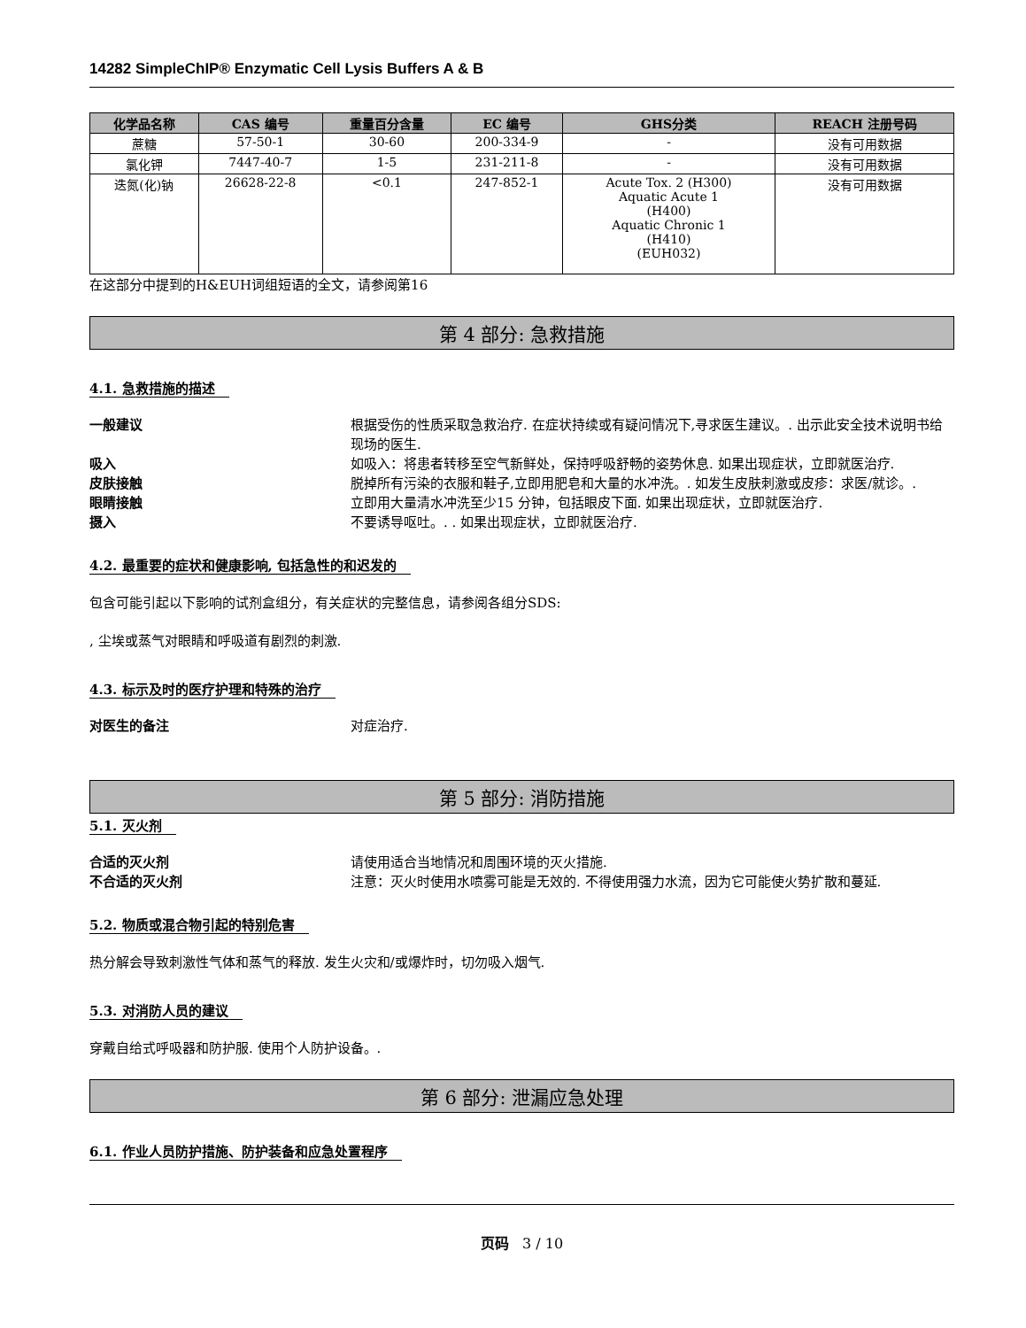14282 SimpleChIP® Enzymatic Cell Lysis Buffers A & B
| 化学品名称 | CAS 编号 | 重量百分含量 | EC 编号 | GHS分类 | REACH 注册号码 |
| --- | --- | --- | --- | --- | --- |
| 蔗糖 | 57-50-1 | 30-60 | 200-334-9 | - | 没有可用数据 |
| 氯化钾 | 7447-40-7 | 1-5 | 231-211-8 | - | 没有可用数据 |
| 迭氮(化)钠 | 26628-22-8 | <0.1 | 247-852-1 | Acute Tox. 2 (H300) Aquatic Acute 1 (H400) Aquatic Chronic 1 (H410) (EUH032) | 没有可用数据 |
在这部分中提到的H&EUH词组短语的全文，请参阅第16
第 4 部分: 急救措施
4.1. 急救措施的描述
一般建议 根据受伤的性质采取急救治疗. 在症状持续或有疑问情况下,寻求医生建议。. 出示此安全技术说明书给现场的医生.
吸入 如吸入：将患者转移至空气新鲜处，保持呼吸舒畅的姿势休息. 如果出现症状，立即就医治疗.
皮肤接触 脱掉所有污染的衣服和鞋子,立即用肥皂和大量的水冲洗。. 如发生皮肤刺激或皮疹：求医/就诊。.
眼睛接触 立即用大量清水冲洗至少15 分钟，包括眼皮下面. 如果出现症状，立即就医治疗.
摄入 不要诱导呕吐。. . 如果出现症状，立即就医治疗.
4.2. 最重要的症状和健康影响, 包括急性的和迟发的
包含可能引起以下影响的试剂盒组分，有关症状的完整信息，请参阅各组分SDS:
, 尘埃或蒸气对眼睛和呼吸道有剧烈的刺激.
4.3. 标示及时的医疗护理和特殊的治疗
对医生的备注 对症治疗.
第 5 部分: 消防措施
5.1. 灭火剂
合适的灭火剂 请使用适合当地情况和周围环境的灭火措施.
不合适的灭火剂 注意：灭火时使用水喷雾可能是无效的. 不得使用强力水流，因为它可能使火势扩散和蔓延.
5.2. 物质或混合物引起的特别危害
热分解会导致刺激性气体和蒸气的释放. 发生火灾和/或爆炸时，切勿吸入烟气.
5.3. 对消防人员的建议
穿戴自给式呼吸器和防护服. 使用个人防护设备。.
第 6 部分: 泄漏应急处理
6.1. 作业人员防护措施、防护装备和应急处置程序
页码 3 / 10